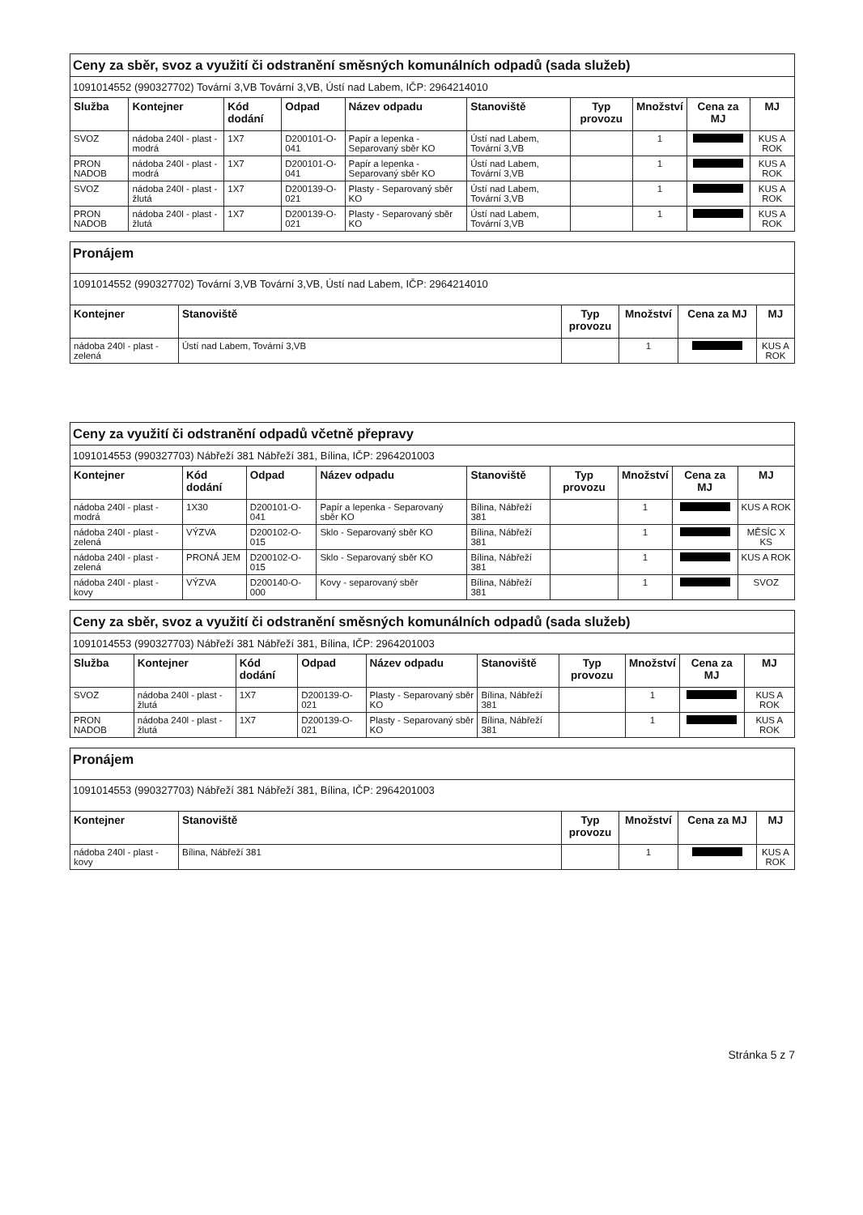| Ceny za sběr, svoz a využití či odstranění směsných komunálních odpadů (sada služeb) | | | | | | | | | |
| 1091014552 (990327702) Tovární 3,VB Tovární 3,VB, Ústí nad Labem, IČP: 2964214010 | | | | | | | | | |
| Služba | Kontejner | Kód dodání | Odpad | Název odpadu | Stanoviště | Typ provozu | Množství | Cena za MJ | MJ |
| SVOZ | nádoba 240l - plast - modrá | 1X7 | D200101-O-041 | Papír a lepenka - Separovaný sběr KO | Ústí nad Labem, Tovární 3,VB | | 1 | | KUS A ROK |
| PRON NADOB | nádoba 240l - plast - modrá | 1X7 | D200101-O-041 | Papír a lepenka - Separovaný sběr KO | Ústí nad Labem, Tovární 3,VB | | 1 | | KUS A ROK |
| SVOZ | nádoba 240l - plast - žlutá | 1X7 | D200139-O-021 | Plasty - Separovaný sběr KO | Ústí nad Labem, Tovární 3,VB | | 1 | | KUS A ROK |
| PRON NADOB | nádoba 240l - plast - žlutá | 1X7 | D200139-O-021 | Plasty - Separovaný sběr KO | Ústí nad Labem, Tovární 3,VB | | 1 | | KUS A ROK |
| Pronájem | | | | | |
| 1091014552 (990327702) Tovární 3,VB Tovární 3,VB, Ústí nad Labem, IČP: 2964214010 | | | | | |
| Kontejner | Stanoviště | Typ provozu | Množství | Cena za MJ | MJ |
| nádoba 240l - plast - zelená | Ústí nad Labem, Tovární 3,VB | | 1 | | KUS A ROK |
| Ceny za využití či odstranění odpadů včetně přepravy | | | | | | | | |
| 1091014553 (990327703) Nábřeží 381 Nábřeží 381, Bílina, IČP: 2964201003 | | | | | | | | |
| Kontejner | Kód dodání | Odpad | Název odpadu | Stanoviště | Typ provozu | Množství | Cena za MJ | MJ |
| nádoba 240l - plast - modrá | 1X30 | D200101-O-041 | Papír a lepenka - Separovaný sběr KO | Bílina, Nábřeží 381 | | 1 | | KUS A ROK |
| nádoba 240l - plast - zelená | VÝZVA | D200102-O-015 | Sklo - Separovaný sběr KO | Bílina, Nábřeží 381 | | 1 | | MĚSÍC X KS |
| nádoba 240l - plast - zelená | PRONÁ JEM | D200102-O-015 | Sklo - Separovaný sběr KO | Bílina, Nábřeží 381 | | 1 | | KUS A ROK |
| nádoba 240l - plast - kovy | VÝZVA | D200140-O-000 | Kovy - separovaný sběr | Bílina, Nábřeží 381 | | 1 | | SVOZ |
| Ceny za sběr, svoz a využití či odstranění směsných komunálních odpadů (sada služeb) | | | | | | | | | |
| 1091014553 (990327703) Nábřeží 381 Nábřeží 381, Bílina, IČP: 2964201003 | | | | | | | | | |
| Služba | Kontejner | Kód dodání | Odpad | Název odpadu | Stanoviště | Typ provozu | Množství | Cena za MJ | MJ |
| SVOZ | nádoba 240l - plast - žlutá | 1X7 | D200139-O-021 | Plasty - Separovaný sběr KO | Bílina, Nábřeží 381 | | 1 | | KUS A ROK |
| PRON NADOB | nádoba 240l - plast - žlutá | 1X7 | D200139-O-021 | Plasty - Separovaný sběr KO | Bílina, Nábřeží 381 | | 1 | | KUS A ROK |
| Pronájem | | | | | |
| 1091014553 (990327703) Nábřeží 381 Nábřeží 381, Bílina, IČP: 2964201003 | | | | | |
| Kontejner | Stanoviště | Typ provozu | Množství | Cena za MJ | MJ |
| nádoba 240l - plast - kovy | Bílina, Nábřeží 381 | | 1 | | KUS A ROK |
Stránka 5 z 7